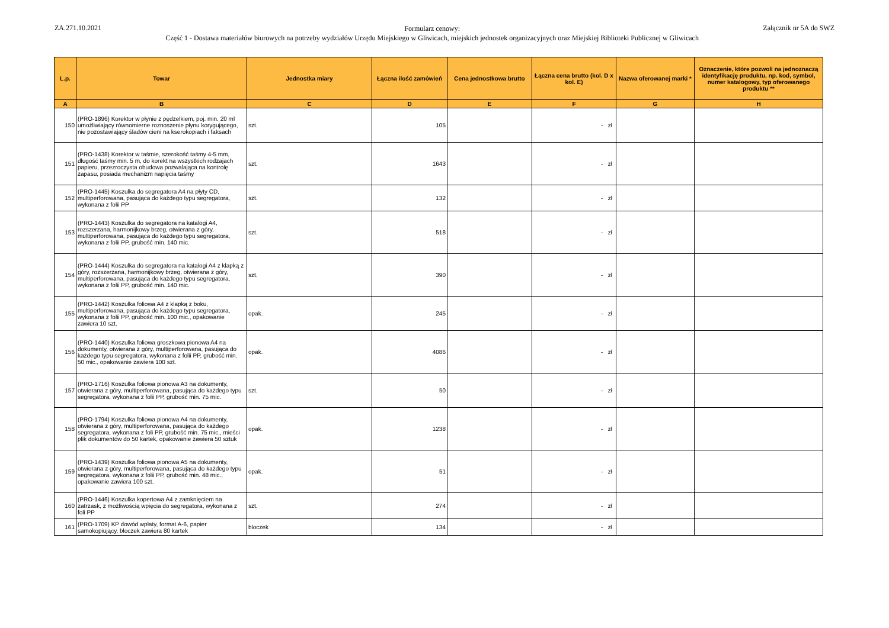ZA.271.10.2021
Formularz cenowy:
Część 1 - Dostawa materiałów biurowych na potrzeby wydziałów Urzędu Miejskiego w Gliwicach, miejskich jednostek organizacyjnych oraz Miejskiej Biblioteki Publicznej w Gliwicach
Załącznik nr 5A do SWZ
| L.p. | Towar | Jednostka miary | Łączna ilość zamówień | Cena jednostkowa brutto | Łączna cena brutto (kol. D x kol. E) | Nazwa oferowanej marki * | Oznaczenie, które pozwoli na jednoznaczą identyfikację produktu, np. kod, symbol, numer katalogowy, typ oferowanego produktu ** |
| --- | --- | --- | --- | --- | --- | --- | --- |
| A | B | C | D | E | F | G | H |
| 150 | (PRO-1896) Korektor w płynie z pędzelkiem, poj. min. 20 ml umożliwiający równomierne roznoszenie płynu korygującego, nie pozostawiający śladów cieni na kserokopiach i faksach | szt. | 105 | | - zł | | |
| 151 | (PRO-1438) Korektor w taśmie, szerokość taśmy 4-5 mm, długość taśmy min. 5 m, do korekt na wszystkich rodzajach papieru, przezroczysta obudowa pozwalająca na kontrolę zapasu, posiada mechanizm napięcia taśmy | szt. | 1643 | | - zł | | |
| 152 | (PRO-1445) Koszulka do segregatora A4 na płyty CD, multiperforowana, pasująca do każdego typu segregatora, wykonana z folii PP | szt. | 132 | | - zł | | |
| 153 | (PRO-1443) Koszulka do segregatora na katalogi A4, rozszerzana, harmonijkowy brzeg, otwierana z góry, multiperforowana, pasująca do każdego typu segregatora, wykonana z folii PP, grubość min. 140 mic. | szt. | 518 | | - zł | | |
| 154 | (PRO-1444) Koszulka do segregatora na katalogi A4 z klapką z góry, rozszerzana, harmonijkowy brzeg, otwierana z góry, multiperforowana, pasująca do każdego typu segregatora, wykonana z folii PP, grubość min. 140 mic. | szt. | 390 | | - zł | | |
| 155 | (PRO-1442) Koszulka foliowa A4 z klapką z boku, multiperforowana, pasująca do każdego typu segregatora, wykonana z folii PP, grubość min. 100 mic., opakowanie zawiera 10 szt. | opak. | 245 | | - zł | | |
| 156 | (PRO-1440) Koszulka foliowa groszkowa pionowa A4 na dokumenty, otwierana z góry, multiperforowana, pasująca do każdego typu segregatora, wykonana z folii PP, grubość min. 50 mic., opakowanie zawiera 100 szt. | opak. | 4086 | | - zł | | |
| 157 | (PRO-1716) Koszulka foliowa pionowa A3 na dokumenty, otwierana z góry, multiperforowana, pasująca do każdego typu segregatora, wykonana z folii PP, grubość min. 75 mic. | szt. | 50 | | - zł | | |
| 158 | (PRO-1794) Koszulka foliowa pionowa A4 na dokumenty, otwierana z góry, multiperforowana, pasująca do każdego segregatora, wykonana z foli PP, grubość min. 75 mic., mieści plik dokumentów do 50 kartek, opakowanie zawiera 50 sztuk | opak. | 1238 | | - zł | | |
| 159 | (PRO-1439) Koszulka foliowa pionowa A5 na dokumenty, otwierana z góry, multiperforowana, pasująca do każdego typu segregatora, wykonana z folii PP, grubość min. 48 mic., opakowanie zawiera 100 szt. | opak. | 51 | | - zł | | |
| 160 | (PRO-1446) Koszulka kopertowa A4 z zamknięciem na zatrzask, z możliwością wpięcia do segregatora, wykonana z foli PP | szt. | 274 | | - zł | | |
| 161 | (PRO-1709) KP dowód wpłaty, format A-6, papier samokopiujący, bloczek zawiera 80 kartek | bloczek | 134 | | - zł | | |